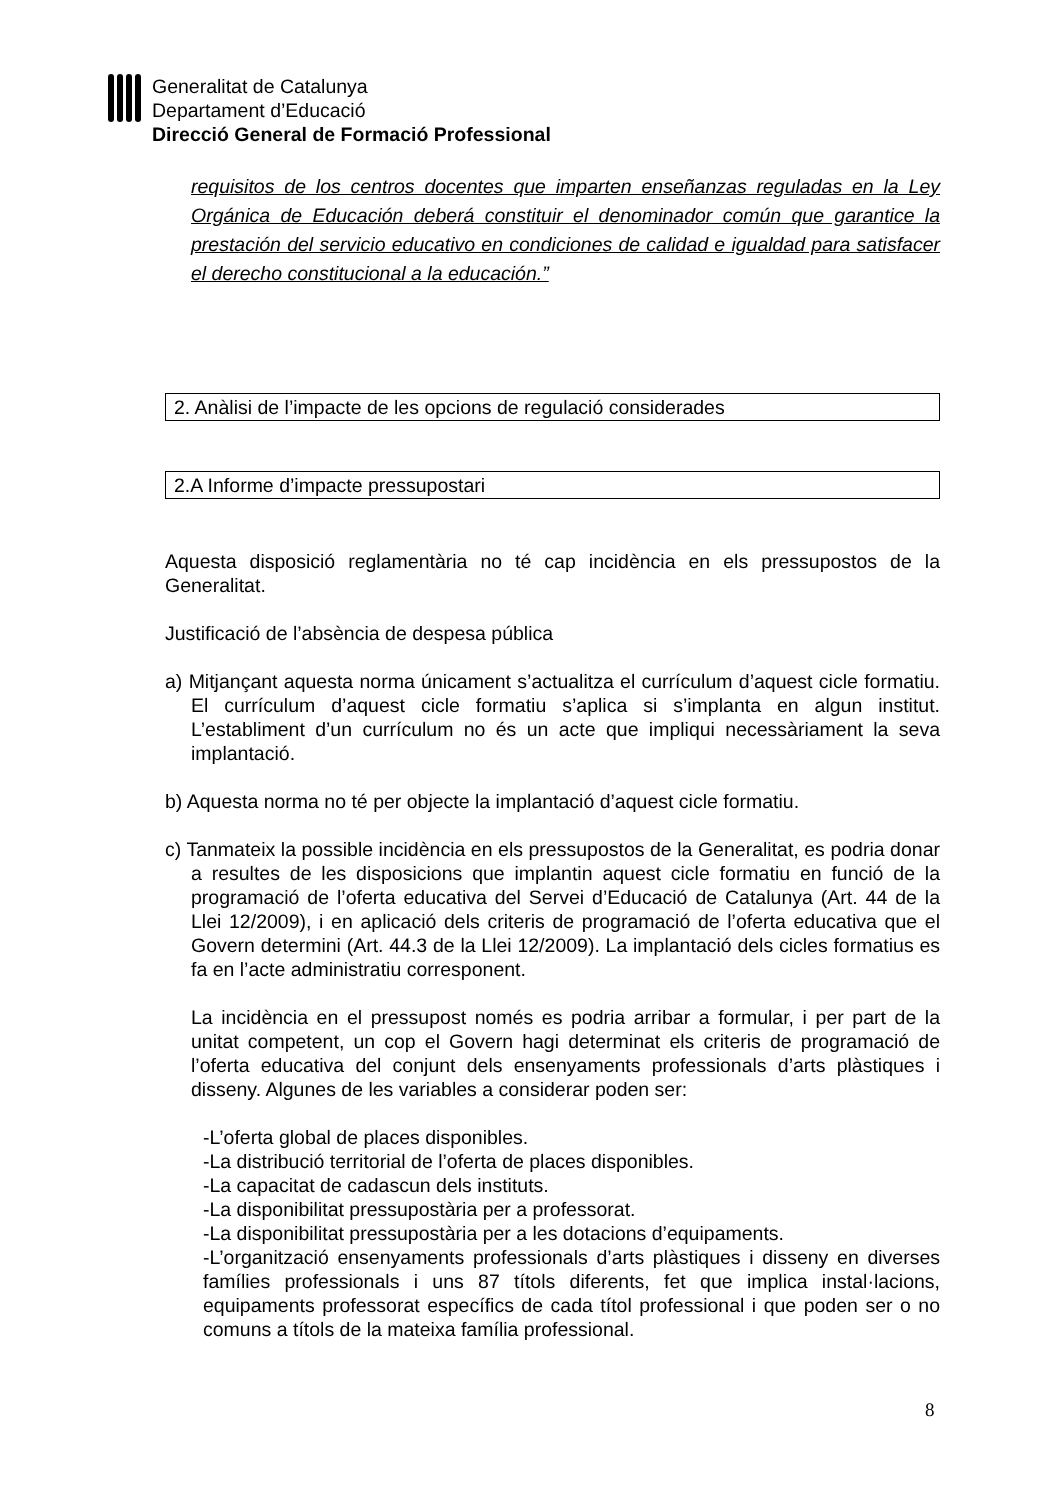Generalitat de Catalunya
Departament d’Educació
Direcció General de Formació Professional
requisitos de los centros docentes que imparten enseñanzas reguladas en la Ley Orgánica de Educación deberá constituir el denominador común que garantice la prestación del servicio educativo en condiciones de calidad e igualdad para satisfacer el derecho constitucional a la educación.”
2. Anàlisi de l’impacte de les opcions de regulació considerades
2.A Informe d’impacte pressupostari
Aquesta disposició reglamentària no té cap incidència en els pressupostos de la Generalitat.
Justificació de l’absència de despesa pública
a) Mitjançant aquesta norma únicament s’actualitza el currículum d’aquest cicle formatiu. El currículum d’aquest cicle formatiu s’aplica si s’implanta en algun institut. L’establiment d’un currículum no és un acte que impliqui necessàriament la seva implantació.
b) Aquesta norma no té per objecte la implantació d’aquest cicle formatiu.
c) Tanmateix la possible incidència en els pressupostos de la Generalitat, es podria donar a resultes de les disposicions que implantin aquest cicle formatiu en funció de la programació de l’oferta educativa del Servei d’Educació de Catalunya (Art. 44 de la Llei 12/2009), i en aplicació dels criteris de programació de l’oferta educativa que el Govern determini (Art. 44.3 de la Llei 12/2009). La implantació dels cicles formatius es fa en l’acte administratiu corresponent.
La incidència en el pressupost només es podria arribar a formular, i per part de la unitat competent, un cop el Govern hagi determinat els criteris de programació de l’oferta educativa del conjunt dels ensenyaments professionals d’arts plàstiques i disseny. Algunes de les variables a considerar poden ser:
-L’oferta global de places disponibles.
-La distribució territorial de l’oferta de places disponibles.
-La capacitat de cadascun dels instituts.
-La disponibilitat pressupostària per a professorat.
-La disponibilitat pressupostària per a les dotacions d’equipaments.
-L’organització ensenyaments professionals d’arts plàstiques i disseny en diverses famílies professionals i uns 87 títols diferents, fet que implica instal·lacions, equipaments professorat específics de cada títol professional i que poden ser o no comuns a títols de la mateixa família professional.
8